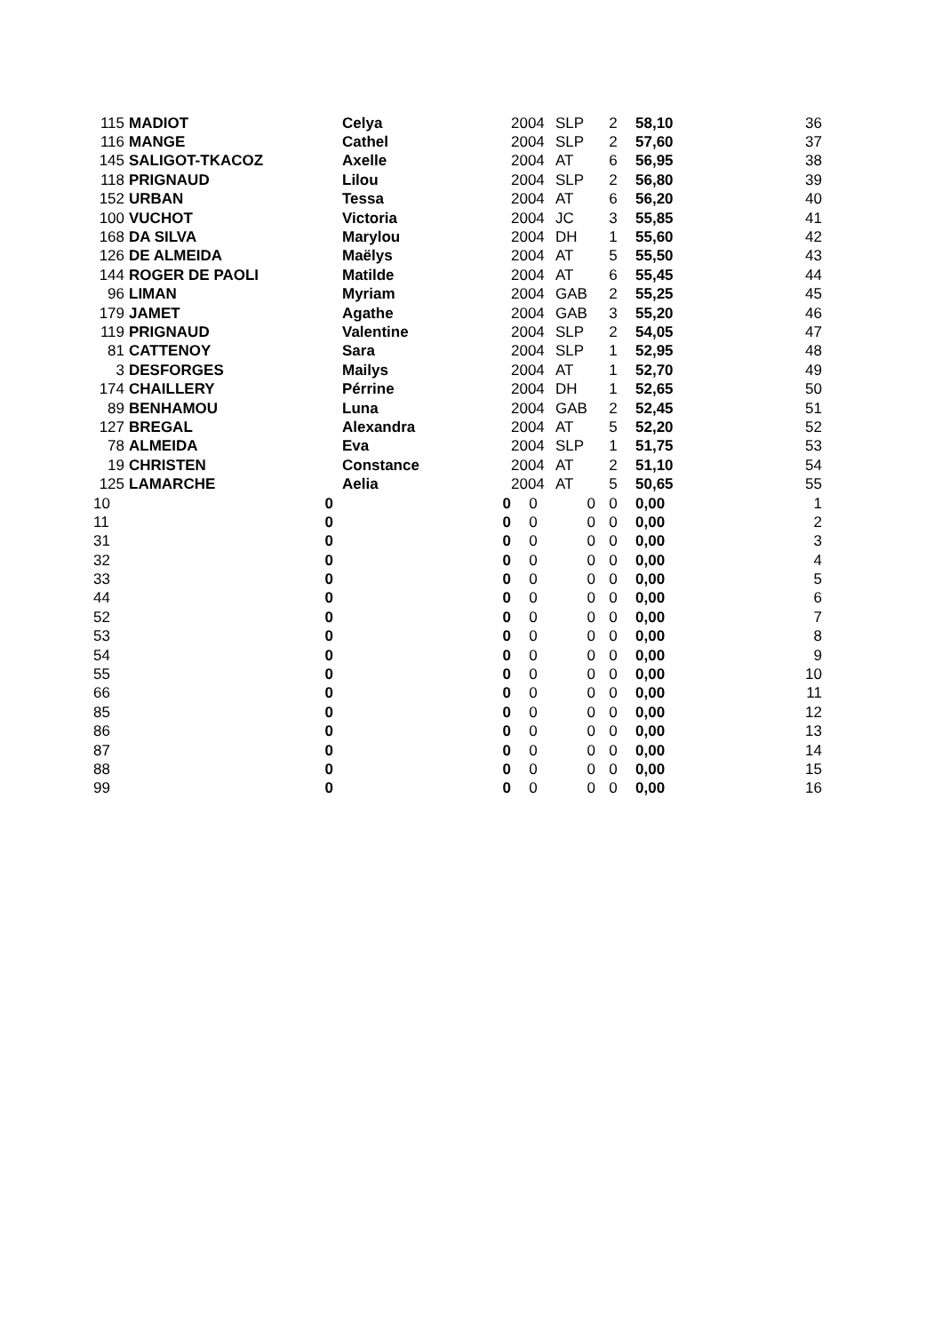| 115 | MADIOT | Celya | | 2004 | SLP | 2 | 58,10 | 36 |
| 116 | MANGE | Cathel | | 2004 | SLP | 2 | 57,60 | 37 |
| 145 | SALIGOT-TKACOZ | Axelle | | 2004 | AT | 6 | 56,95 | 38 |
| 118 | PRIGNAUD | Lilou | | 2004 | SLP | 2 | 56,80 | 39 |
| 152 | URBAN | Tessa | | 2004 | AT | 6 | 56,20 | 40 |
| 100 | VUCHOT | Victoria | | 2004 | JC | 3 | 55,85 | 41 |
| 168 | DA SILVA | Marylou | | 2004 | DH | 1 | 55,60 | 42 |
| 126 | DE ALMEIDA | Maëlys | | 2004 | AT | 5 | 55,50 | 43 |
| 144 | ROGER DE PAOLI | Matilde | | 2004 | AT | 6 | 55,45 | 44 |
| 96 | LIMAN | Myriam | | 2004 | GAB | 2 | 55,25 | 45 |
| 179 | JAMET | Agathe | | 2004 | GAB | 3 | 55,20 | 46 |
| 119 | PRIGNAUD | Valentine | | 2004 | SLP | 2 | 54,05 | 47 |
| 81 | CATTENOY | Sara | | 2004 | SLP | 1 | 52,95 | 48 |
| 3 | DESFORGES | Mailys | | 2004 | AT | 1 | 52,70 | 49 |
| 174 | CHAILLERY | Pérrine | | 2004 | DH | 1 | 52,65 | 50 |
| 89 | BENHAMOU | Luna | | 2004 | GAB | 2 | 52,45 | 51 |
| 127 | BREGAL | Alexandra | | 2004 | AT | 5 | 52,20 | 52 |
| 78 | ALMEIDA | Eva | | 2004 | SLP | 1 | 51,75 | 53 |
| 19 | CHRISTEN | Constance | | 2004 | AT | 2 | 51,10 | 54 |
| 125 | LAMARCHE | Aelia | | 2004 | AT | 5 | 50,65 | 55 |
| 10 | 0 | | 0 | 0 | 0 | 0 | 0,00 | 1 |
| 11 | 0 | | 0 | 0 | 0 | 0 | 0,00 | 2 |
| 31 | 0 | | 0 | 0 | 0 | 0 | 0,00 | 3 |
| 32 | 0 | | 0 | 0 | 0 | 0 | 0,00 | 4 |
| 33 | 0 | | 0 | 0 | 0 | 0 | 0,00 | 5 |
| 44 | 0 | | 0 | 0 | 0 | 0 | 0,00 | 6 |
| 52 | 0 | | 0 | 0 | 0 | 0 | 0,00 | 7 |
| 53 | 0 | | 0 | 0 | 0 | 0 | 0,00 | 8 |
| 54 | 0 | | 0 | 0 | 0 | 0 | 0,00 | 9 |
| 55 | 0 | | 0 | 0 | 0 | 0 | 0,00 | 10 |
| 66 | 0 | | 0 | 0 | 0 | 0 | 0,00 | 11 |
| 85 | 0 | | 0 | 0 | 0 | 0 | 0,00 | 12 |
| 86 | 0 | | 0 | 0 | 0 | 0 | 0,00 | 13 |
| 87 | 0 | | 0 | 0 | 0 | 0 | 0,00 | 14 |
| 88 | 0 | | 0 | 0 | 0 | 0 | 0,00 | 15 |
| 99 | 0 | | 0 | 0 | 0 | 0 | 0,00 | 16 |